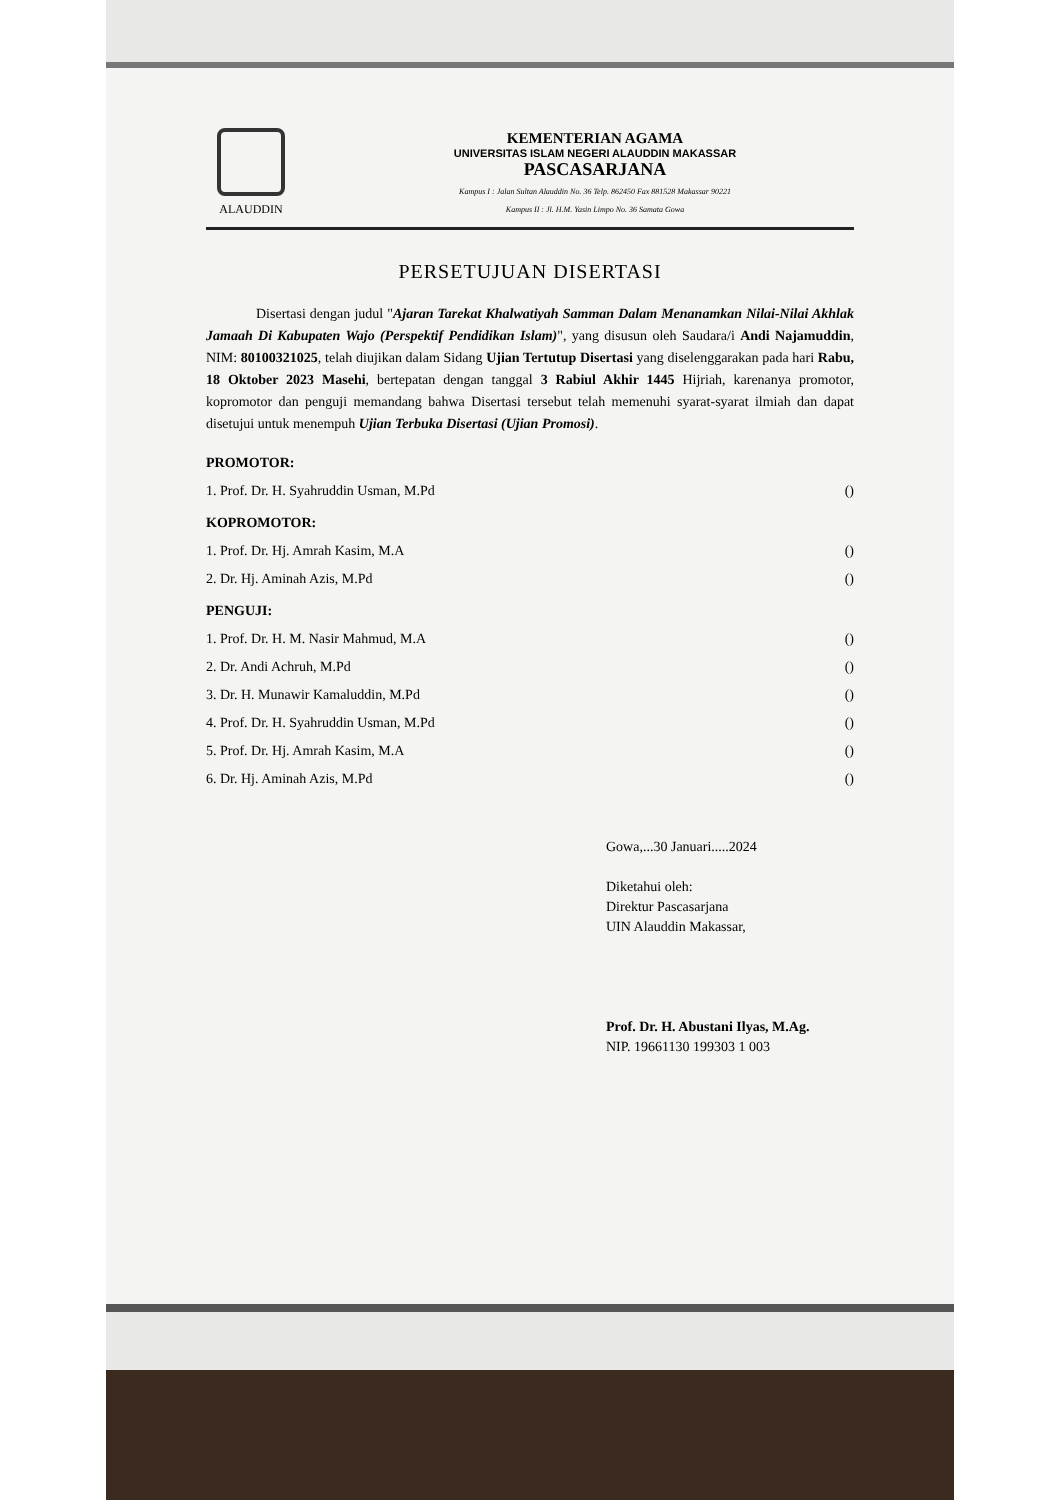ALAUDDIN
KEMENTERIAN AGAMA
UNIVERSITAS ISLAM NEGERI ALAUDDIN MAKASSAR
PASCASARJANA
Kampus I : Jalan Sultan Alauddin No. 36 Telp. 862450 Fax 881528 Makassar 90221
Kampus II : Jl. H.M. Yasin Limpo No. 36 Samata Gowa
PERSETUJUAN DISERTASI
Disertasi dengan judul "Ajaran Tarekat Khalwatiyah Samman Dalam Menanamkan Nilai-Nilai Akhlak Jamaah Di Kabupaten Wajo (Perspektif Pendidikan Islam)", yang disusun oleh Saudara/i Andi Najamuddin, NIM: 80100321025, telah diujikan dalam Sidang Ujian Tertutup Disertasi yang diselenggarakan pada hari Rabu, 18 Oktober 2023 Masehi, bertepatan dengan tanggal 3 Rabiul Akhir 1445 Hijriah, karenanya promotor, kopromotor dan penguji memandang bahwa Disertasi tersebut telah memenuhi syarat-syarat ilmiah dan dapat disetujui untuk menempuh Ujian Terbuka Disertasi (Ujian Promosi).
PROMOTOR:
1. Prof. Dr. H. Syahruddin Usman, M.Pd ( )
KOPROMOTOR:
1. Prof. Dr. Hj. Amrah Kasim, M.A ( )
2. Dr. Hj. Aminah Azis, M.Pd ( )
PENGUJI:
1. Prof. Dr. H. M. Nasir Mahmud, M.A ( )
2. Dr. Andi Achruh, M.Pd ( )
3. Dr. H. Munawir Kamaluddin, M.Pd ( )
4. Prof. Dr. H. Syahruddin Usman, M.Pd ( )
5. Prof. Dr. Hj. Amrah Kasim, M.A ( )
6. Dr. Hj. Aminah Azis, M.Pd ( )
Gowa,...30 Januari.....2024
Diketahui oleh:
Direktur Pascasarjana
UIN Alauddin Makassar,
Prof. Dr. H. Abustani Ilyas, M.Ag.
NIP. 19661130 199303 1 003